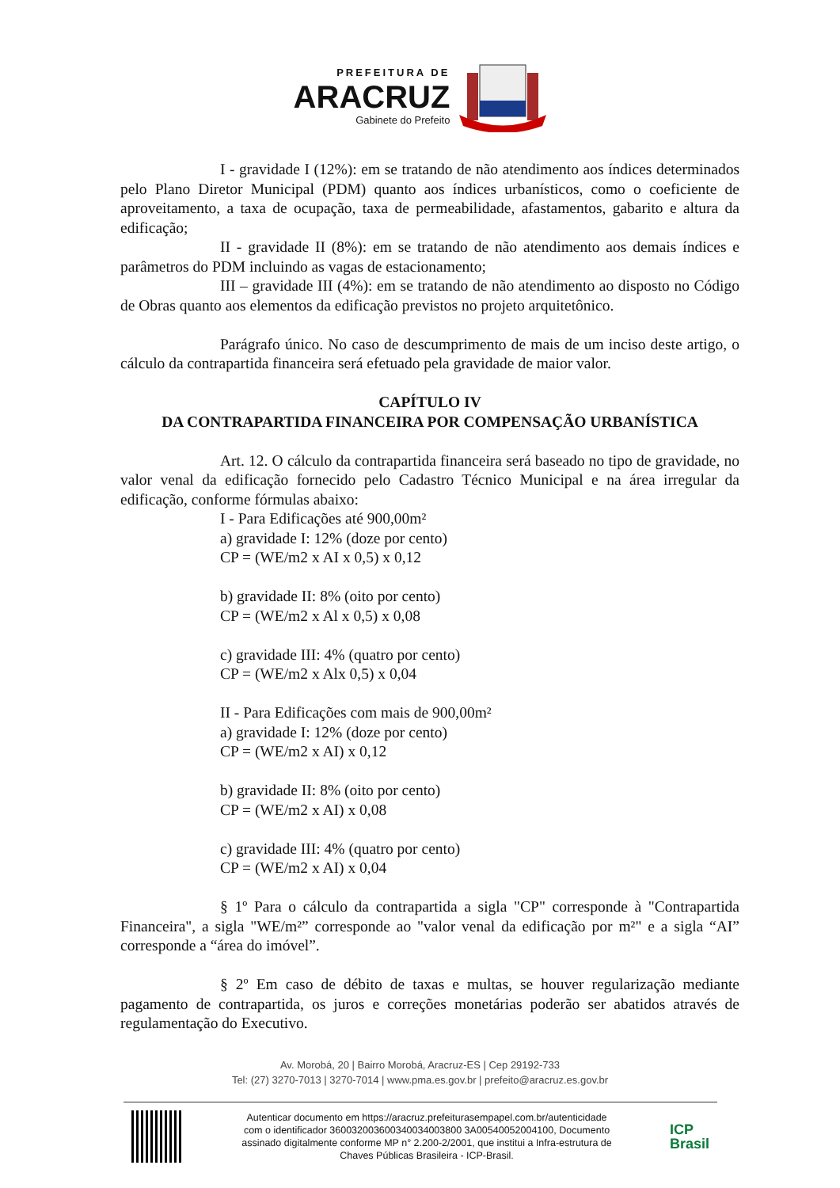PREFEITURA DE
ARACRUZ
Gabinete do Prefeito
I - gravidade I (12%): em se tratando de não atendimento aos índices determinados pelo Plano Diretor Municipal (PDM) quanto aos índices urbanísticos, como o coeficiente de aproveitamento, a taxa de ocupação, taxa de permeabilidade, afastamentos, gabarito e altura da edificação;
II - gravidade II (8%): em se tratando de não atendimento aos demais índices e parâmetros do PDM incluindo as vagas de estacionamento;
III – gravidade III (4%): em se tratando de não atendimento ao disposto no Código de Obras quanto aos elementos da edificação previstos no projeto arquitetônico.
Parágrafo único. No caso de descumprimento de mais de um inciso deste artigo, o cálculo da contrapartida financeira será efetuado pela gravidade de maior valor.
CAPÍTULO IV
DA CONTRAPARTIDA FINANCEIRA POR COMPENSAÇÃO URBANÍSTICA
Art. 12. O cálculo da contrapartida financeira será baseado no tipo de gravidade, no valor venal da edificação fornecido pelo Cadastro Técnico Municipal e na área irregular da edificação, conforme fórmulas abaixo:
I - Para Edificações até 900,00m²
a) gravidade I: 12% (doze por cento)
CP = (WE/m2 x AI x 0,5) x 0,12
b) gravidade II: 8% (oito por cento)
CP = (WE/m2 x Al x 0,5) x 0,08
c) gravidade III: 4% (quatro por cento)
CP = (WE/m2 x Alx 0,5) x 0,04
II - Para Edificações com mais de 900,00m²
a) gravidade I: 12% (doze por cento)
CP = (WE/m2 x AI) x 0,12
b) gravidade II: 8% (oito por cento)
CP = (WE/m2 x AI) x 0,08
c) gravidade III: 4% (quatro por cento)
CP = (WE/m2 x AI) x 0,04
§ 1º Para o cálculo da contrapartida a sigla "CP" corresponde à "Contrapartida Financeira", a sigla "WE/m²” corresponde ao "valor venal da edificação por m²" e a sigla “AI” corresponde a “área do imóvel”.
§ 2º Em caso de débito de taxas e multas, se houver regularização mediante pagamento de contrapartida, os juros e correções monetárias poderão ser abatidos através de regulamentação do Executivo.
Av. Morobá, 20 | Bairro Morobá, Aracruz-ES | Cep 29192-733
Tel: (27) 3270-7013 | 3270-7014 | www.pma.es.gov.br | prefeito@aracruz.es.gov.br
Autenticar documento em https://aracruz.prefeiturasempapel.com.br/autenticidade
com o identificador 360032003600340034003800 3A00540052004100, Documento
assinado digitalmente conforme MP n° 2.200-2/2001, que institui a Infra-estrutura de
Chaves Públicas Brasileira - ICP-Brasil.
ICP Brasil